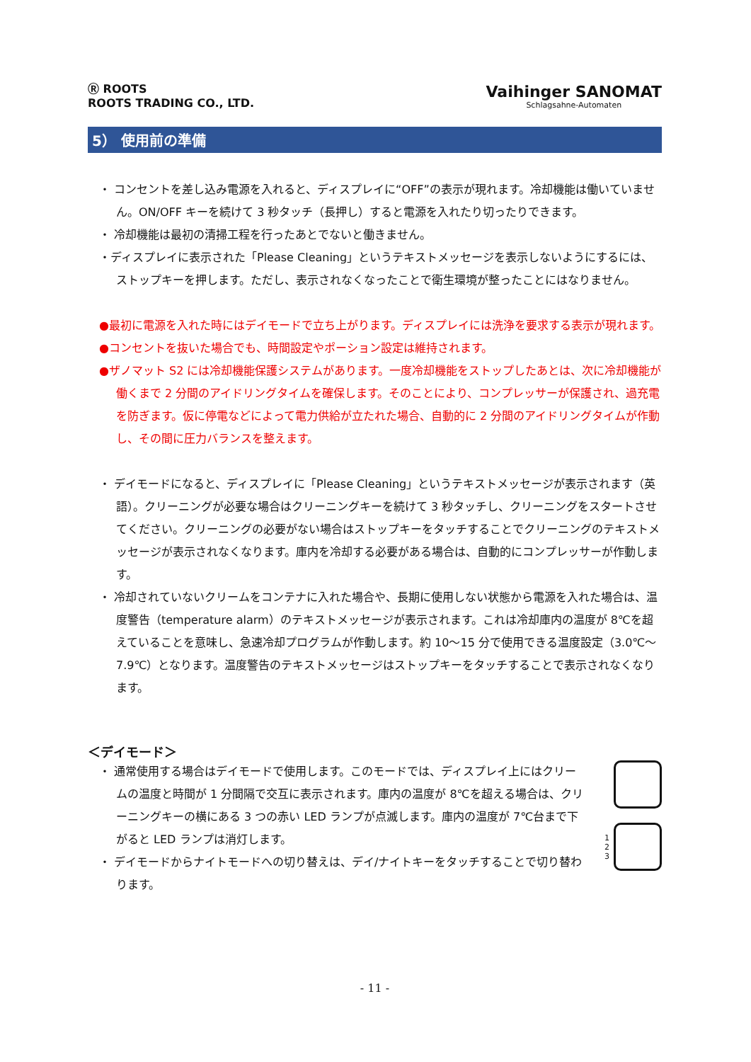Ⓡ ROOTS
ROOTS TRADING CO., LTD.
Vaihinger SANOMAT
Schlagsahne-Automaten
5） 使用前の準備
・ コンセントを差し込み電源を入れると、ディスプレイに“OFF”の表示が現れます。冷却機能は働いていません。ON/OFF キーを続けて 3 秒タッチ（長押し）すると電源を入れたり切ったりできます。
・ 冷却機能は最初の清掃工程を行ったあとでないと働きません。
・ディスプレイに表示された「Please Cleaning」というテキストメッセージを表示しないようにするには、ストップキーを押します。ただし、表示されなくなったことで衛生環境が整ったことにはなりません。
●最初に電源を入れた時にはデイモードで立ち上がります。ディスプレイには洗浄を要求する表示が現れます。
●コンセントを抜いた場合でも、時間設定やポーション設定は維持されます。
●ザノマット S2 には冷却機能保護システムがあります。一度冷却機能をストップしたあとは、次に冷却機能が働くまで 2 分間のアイドリングタイムを確保します。そのことにより、コンプレッサーが保護され、過充電を防ぎます。仮に停電などによって電力供給が立たれた場合、自動的に 2 分間のアイドリングタイムが作動し、その間に圧力バランスを整えます。
・ デイモードになると、ディスプレイに「Please Cleaning」というテキストメッセージが表示されます（英語）。クリーニングが必要な場合はクリーニングキーを続けて 3 秒タッチし、クリーニングをスタートさせてください。クリーニングの必要がない場合はストップキーをタッチすることでクリーニングのテキストメッセージが表示されなくなります。庫内を冷却する必要がある場合は、自動的にコンプレッサーが作動します。
・ 冷却されていないクリームをコンテナに入れた場合や、長期に使用しない状態から電源を入れた場合は、温度警告（temperature alarm）のテキストメッセージが表示されます。これは冷却庫内の温度が 8℃を超えていることを意味し、急速冷却プログラムが作動します。約 10～15 分で使用できる温度設定（3.0℃～7.9℃）となります。温度警告のテキストメッセージはストップキーをタッチすることで表示されなくなります。
＜デイモード＞
・ 通常使用する場合はデイモードで使用します。このモードでは、ディスプレイ上にはクリームの温度と時間が 1 分間隔で交互に表示されます。庫内の温度が 8℃を超える場合は、クリーニングキーの横にある 3 つの赤い LED ランプが点滅します。庫内の温度が 7℃台まで下がると LED ランプは消灯します。
・ デイモードからナイトモードへの切り替えは、デイ/ナイトキーをタッチすることで切り替わります。
1
2
3
- 11 -